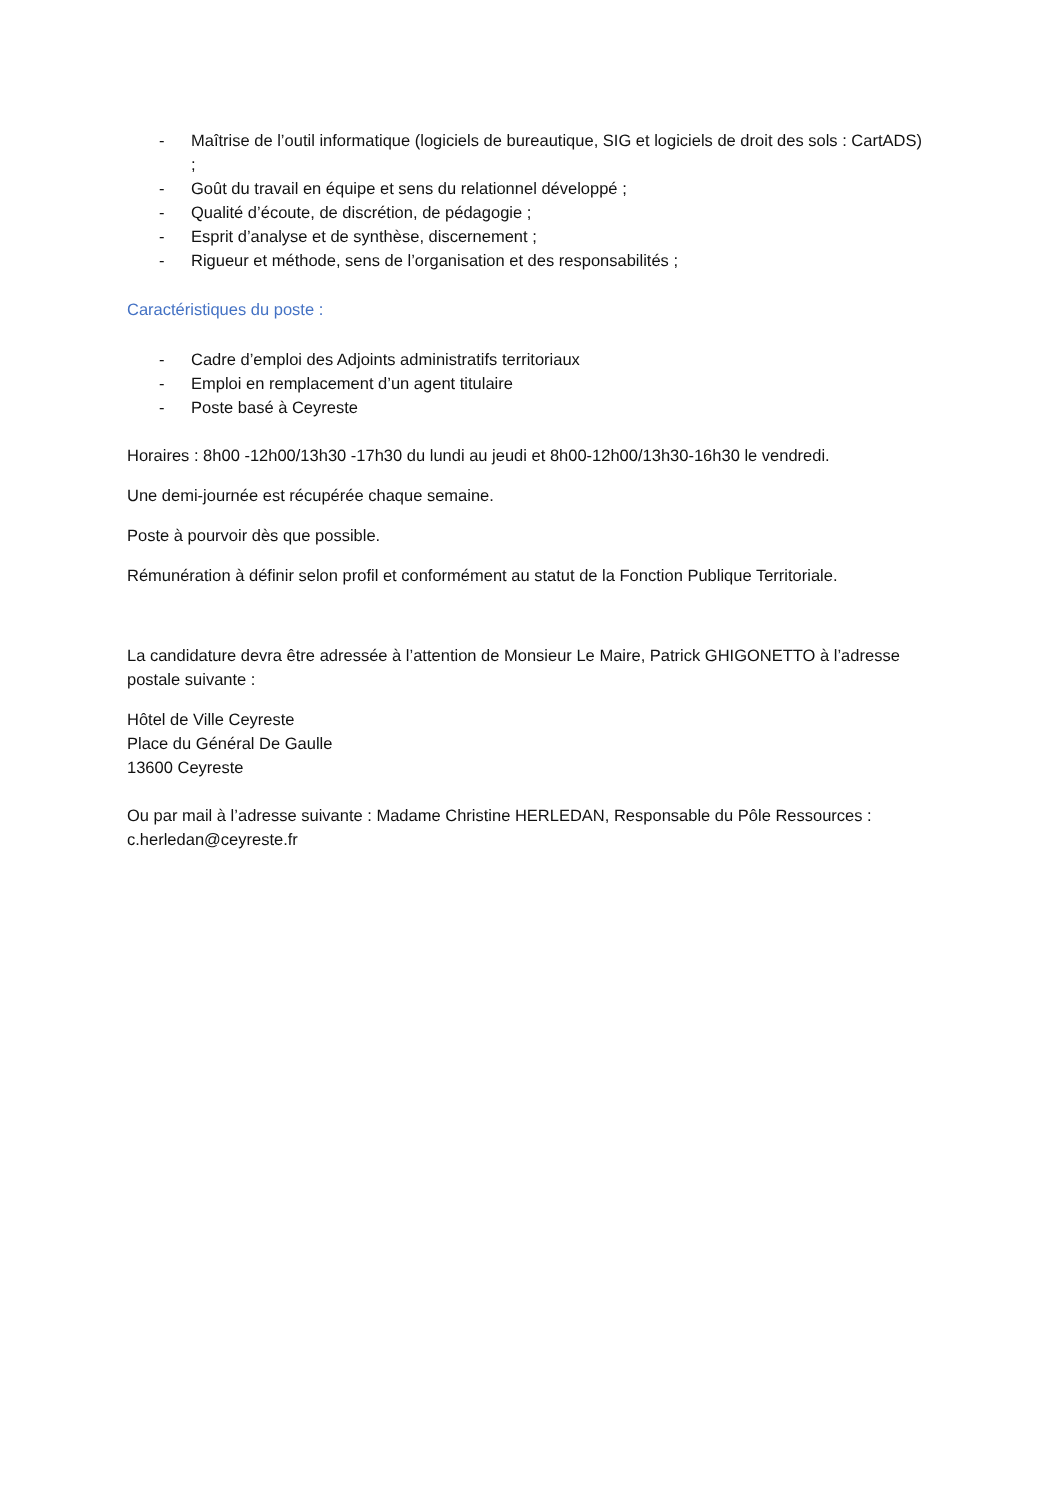- Maîtrise de l’outil informatique (logiciels de bureautique, SIG et logiciels de droit des sols : CartADS) ;
- Goût du travail en équipe et sens du relationnel développé ;
- Qualité d’écoute, de discrétion, de pédagogie ;
- Esprit d’analyse et de synthèse, discernement ;
- Rigueur et méthode, sens de l’organisation et des responsabilités ;
Caractéristiques du poste :
- Cadre d’emploi des Adjoints administratifs territoriaux
- Emploi en remplacement d’un agent titulaire
- Poste basé à Ceyreste
Horaires : 8h00 -12h00/13h30 -17h30 du lundi au jeudi et 8h00-12h00/13h30-16h30 le vendredi.
Une demi-journée est récupérée chaque semaine.
Poste à pourvoir dès que possible.
Rémunération à définir selon profil et conformément au statut de la Fonction Publique Territoriale.
La candidature devra être adressée à l’attention de Monsieur Le Maire, Patrick GHIGONETTO à l’adresse postale suivante :
Hôtel de Ville Ceyreste
Place du Général De Gaulle
13600 Ceyreste
Ou par mail à l’adresse suivante : Madame Christine HERLEDAN, Responsable du Pôle Ressources : c.herledan@ceyreste.fr